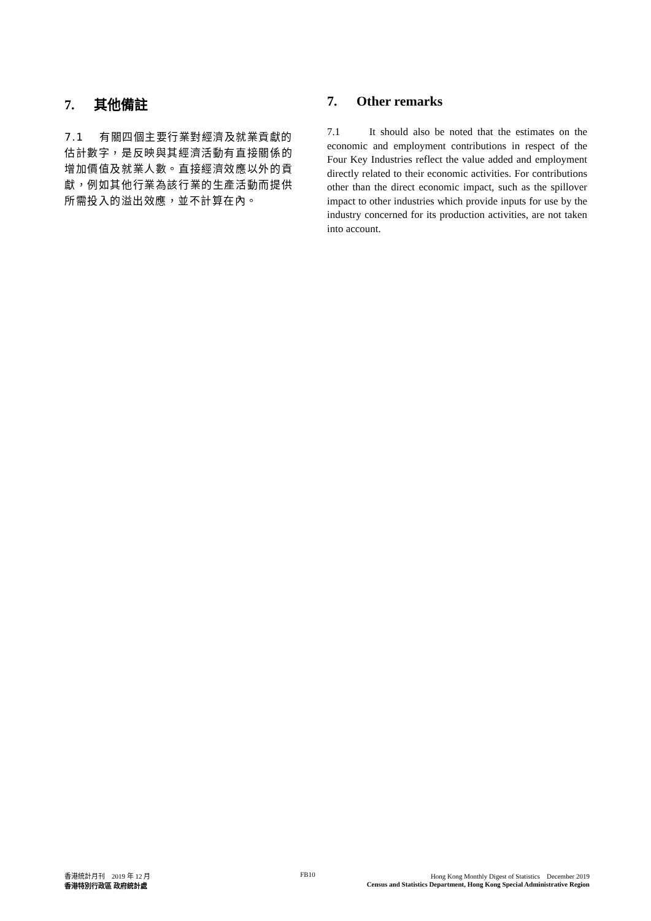7. 其他備註
7.1　 有關四個主要行業對經濟及就業貢獻的估計數字，是反映與其經濟活動有直接關係的增加價值及就業人數。直接經濟效應以外的貢獻，例如其他行業為該行業的生產活動而提供所需投入的溢出效應，並不計算在內。
7. Other remarks
7.1 It should also be noted that the estimates on the economic and employment contributions in respect of the Four Key Industries reflect the value added and employment directly related to their economic activities. For contributions other than the direct economic impact, such as the spillover impact to other industries which provide inputs for use by the industry concerned for its production activities, are not taken into account.
香港統計月刊　2019 年 12 月
香港特別行政區 政府統計處
FB10 Hong Kong Monthly Digest of Statistics　December 2019
Census and Statistics Department, Hong Kong Special Administrative Region